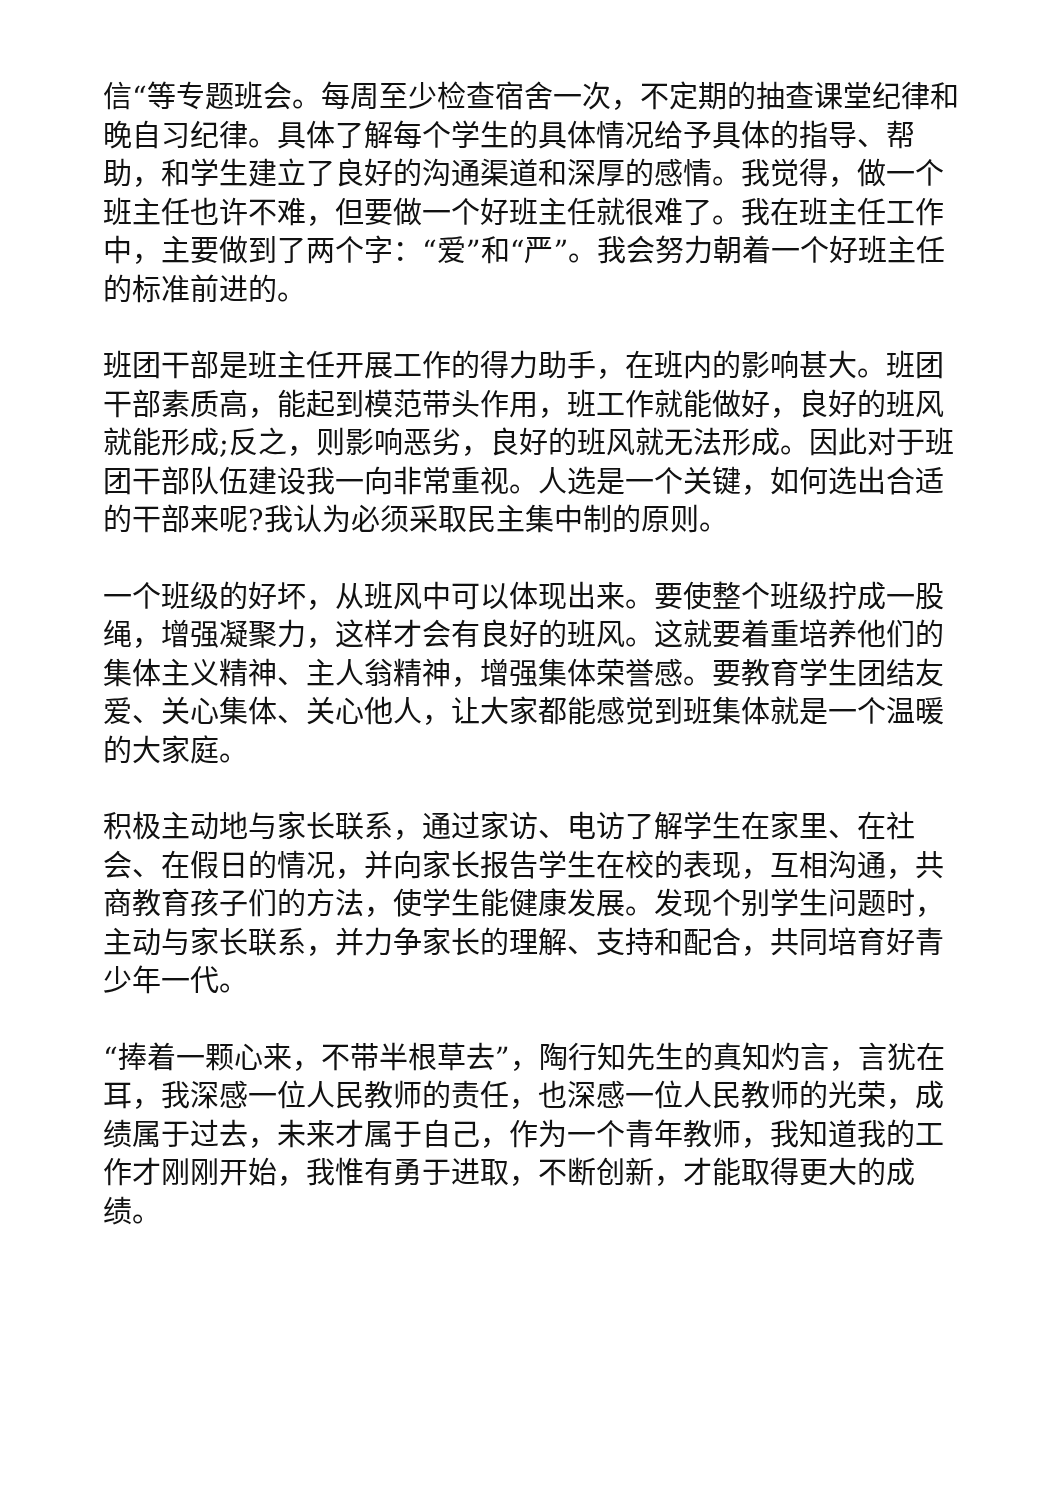信“等专题班会。每周至少检查宿舍一次，不定期的抽查课堂纪律和晚自习纪律。具体了解每个学生的具体情况给予具体的指导、帮助，和学生建立了良好的沟通渠道和深厚的感情。我觉得，做一个班主任也许不难，但要做一个好班主任就很难了。我在班主任工作中，主要做到了两个字：“爱”和“严”。我会努力朝着一个好班主任的标准前进的。
班团干部是班主任开展工作的得力助手，在班内的影响甚大。班团干部素质高，能起到模范带头作用，班工作就能做好，良好的班风就能形成;反之，则影响恶劣，良好的班风就无法形成。因此对于班团干部队伍建设我一向非常重视。人选是一个关键，如何选出合适的干部来呢?我认为必须采取民主集中制的原则。
一个班级的好坏，从班风中可以体现出来。要使整个班级拧成一股绳，增强凝聚力，这样才会有良好的班风。这就要着重培养他们的集体主义精神、主人翁精神，增强集体荣誉感。要教育学生团结友爱、关心集体、关心他人，让大家都能感觉到班集体就是一个温暖的大家庭。
积极主动地与家长联系，通过家访、电访了解学生在家里、在社会、在假日的情况，并向家长报告学生在校的表现，互相沟通，共商教育孩子们的方法，使学生能健康发展。发现个别学生问题时，主动与家长联系，并力争家长的理解、支持和配合，共同培育好青少年一代。
“捧着一颗心来，不带半根草去”，陶行知先生的真知灼言，言犹在耳，我深感一位人民教师的责任，也深感一位人民教师的光荣，成绩属于过去，未来才属于自己，作为一个青年教师，我知道我的工作才刚刚开始，我惟有勇于进取，不断创新，才能取得更大的成绩。